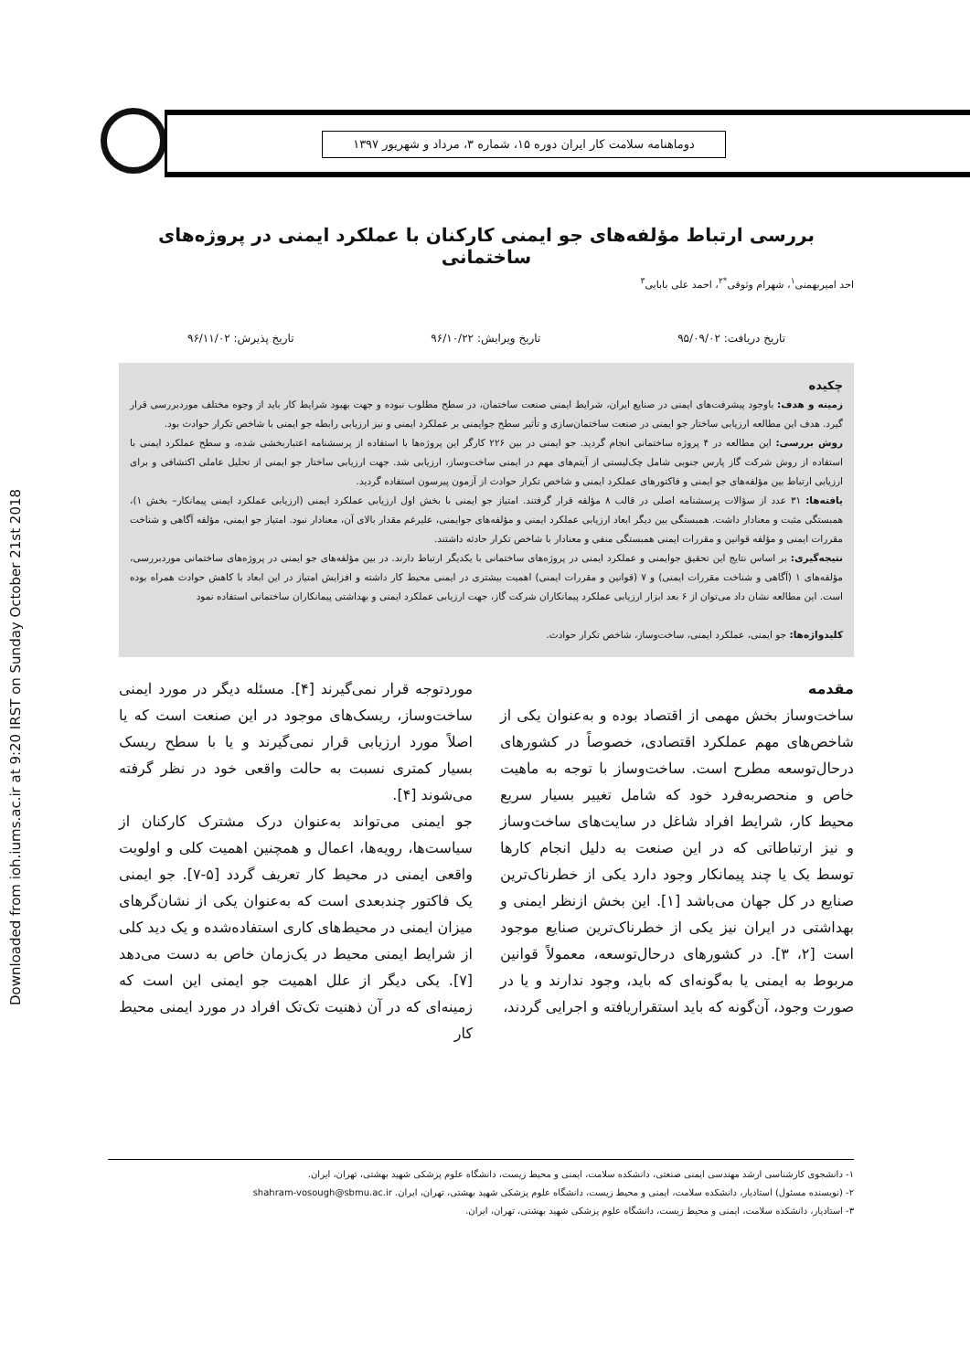Downloaded from ioh.iums.ac.ir at 9:20 IRST on Sunday October 21st 2018
دوماهنامه سلامت کار ایران دوره ۱۵، شماره ۳، مرداد و شهریور ۱۳۹۷
بررسی ارتباط مؤلفه‌های جو ایمنی کارکنان با عملکرد ایمنی در پروژه‌های ساختمانی
احد امیربهمنی<sup>۱</sup>، شهرام وثوقی<sup>*۲</sup>، احمد علی بابایی<sup>۳</sup>
تاریخ دریافت: ۹۵/۰۹/۰۲ تاریخ ویرایش: ۹۶/۱۰/۲۲ تاریخ پذیرش: ۹۶/۱۱/۰۲
چکیده
زمینه و هدف: باوجود پیشرفت‌های ایمنی در صنایع ایران، شرایط ایمنی صنعت ساختمان، در سطح مطلوب نبوده و جهت بهبود شرایط کار باید از وجوه مختلف موردبررسی قرار گیرد. هدف این مطالعه ارزیابی ساختار جو ایمنی در صنعت ساختمان‌سازی و تأثیر سطح جوایمنی بر عملکرد ایمنی و نیز ارزیابی رابطه جو ایمنی با شاخص تکرار حوادث بود.
روش بررسی: این مطالعه در ۴ پروژه ساختمانی انجام گردید. جو ایمنی در بین ۲۲۶ کارگر این پروژه‌ها با استفاده از پرسشنامه اعتباربخشی شده، و سطح عملکرد ایمنی با استفاده از روش شرکت گاز پارس جنوبی شامل چک‌لیستی از آیتم‌های مهم در ایمنی ساخت‌وساز، ارزیابی شد. جهت ارزیابی ساختار جو ایمنی از تحلیل عاملی اکتشافی و برای ارزیابی ارتباط بین مؤلفه‌های جو ایمنی و فاکتورهای عملکرد ایمنی و شاخص تکرار حوادث از آزمون پیرسون استفاده گردید.
یافته‌ها: ۳۱ عدد از سؤالات پرسشنامه اصلی در قالب ۸ مؤلفه قرار گرفتند. امتیاز جو ایمنی با بخش اول ارزیابی عملکرد ایمنی (ارزیابی عملکرد ایمنی پیمانکار– بخش ۱)، همبستگی مثبت و معنادار داشت. همبستگی بین دیگر ابعاد ارزیابی عملکرد ایمنی و مؤلفه‌های جوایمنی، علیرغم مقدار بالای آن، معنادار نبود. امتیاز جو ایمنی، مؤلفه آگاهی و شناخت مقررات ایمنی و مؤلفه قوانین و مقررات ایمنی همبستگی منفی و معنادار با شاخص تکرار حادثه داشتند.
نتیجه‌گیری: بر اساس نتایج این تحقیق جوایمنی و عملکرد ایمنی در پروژه‌های ساختمانی با یکدیگر ارتباط دارند. در بین مؤلفه‌های جو ایمنی در پروژه‌های ساختمانی موردبررسی، مؤلفه‌های ۱ (آگاهی و شناخت مقررات ایمنی) و ۷ (قوانین و مقررات ایمنی) اهمیت بیشتری در ایمنی محیط کار داشته و افزایش امتیاز در این ابعاد با کاهش حوادث همراه بوده است. این مطالعه نشان داد می‌توان از ۶ بعد ابزار ارزیابی عملکرد پیمانکاران شرکت گاز، جهت ارزیابی عملکرد ایمنی و بهداشتی پیمانکاران ساختمانی استفاده نمود
کلیدواژه‌ها: جو ایمنی، عملکرد ایمنی، ساخت‌وساز، شاخص تکرار حوادث.
مقدمه
ساخت‌وساز بخش مهمی از اقتصاد بوده و به‌عنوان یکی از شاخص‌های مهم عملکرد اقتصادی، خصوصاً در کشورهای درحال‌توسعه مطرح است. ساخت‌وساز با توجه به ماهیت خاص و منحصربه‌فرد خود که شامل تغییر بسیار سریع محیط کار، شرایط افراد شاغل در سایت‌های ساخت‌وساز و نیز ارتباطاتی که در این صنعت به دلیل انجام کارها توسط یک یا چند پیمانکار وجود دارد یکی از خطرناک‌ترین صنایع در کل جهان می‌باشد [۱]. این بخش ازنظر ایمنی و بهداشتی در ایران نیز یکی از خطرناک‌ترین صنایع موجود است [۲، ۳]. در کشورهای درحال‌توسعه، معمولاً قوانین مربوط به ایمنی یا به‌گونه‌ای که باید، وجود ندارند و یا در صورت وجود، آن‌گونه که باید استقراریافته و اجرایی گردند،
موردتوجه قرار نمی‌گیرند [۴]. مسئله دیگر در مورد ایمنی ساخت‌وساز، ریسک‌های موجود در این صنعت است که یا اصلاً مورد ارزیابی قرار نمی‌گیرند و یا با سطح ریسک بسیار کمتری نسبت به حالت واقعی خود در نظر گرفته می‌شوند [۴].
جو ایمنی می‌تواند به‌عنوان درک مشترک کارکنان از سیاست‌ها، رویه‌ها، اعمال و همچنین اهمیت کلی و اولویت واقعی ایمنی در محیط کار تعریف گردد [۵-۷]. جو ایمنی یک فاکتور چندبعدی است که به‌عنوان یکی از نشان‌گرهای میزان ایمنی در محیط‌های کاری استفاده‌شده و یک دید کلی از شرایط ایمنی محیط در یک‌زمان خاص به دست می‌دهد [۷]. یکی دیگر از علل اهمیت جو ایمنی این است که زمینه‌ای که در آن ذهنیت تک‌تک افراد در مورد ایمنی محیط کار
۱- دانشجوی کارشناسی ارشد مهندسی ایمنی صنعتی، دانشکده سلامت، ایمنی و محیط زیست، دانشگاه علوم پزشکی شهید بهشتی، تهران، ایران.
۲- (نویسنده مسئول) استادیار، دانشکده سلامت، ایمنی و محیط زیست، دانشگاه علوم پزشکی شهید بهشتی، تهران، ایران. shahram-vosough@sbmu.ac.ir
۳- استادیار، دانشکده سلامت، ایمنی و محیط زیست، دانشگاه علوم پزشکی شهید بهشتی، تهران، ایران.